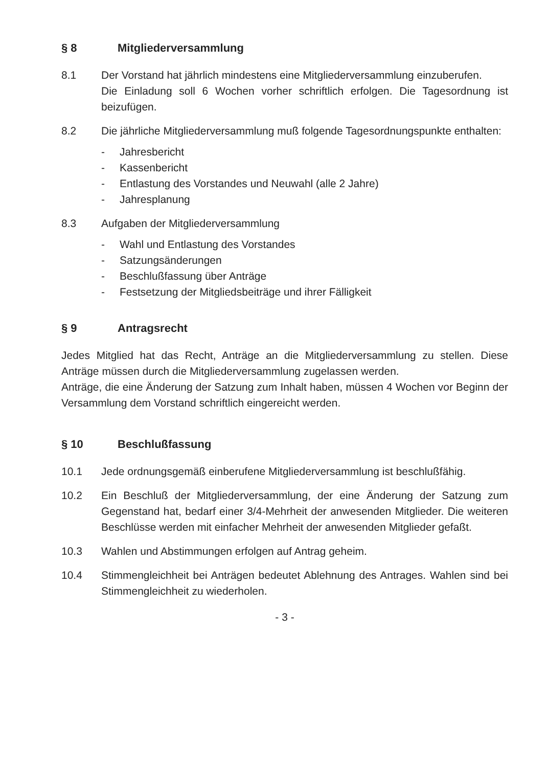§ 8 Mitgliederversammlung
8.1 Der Vorstand hat jährlich mindestens eine Mitgliederversammlung einzuberufen.
Die Einladung soll 6 Wochen vorher schriftlich erfolgen. Die Tagesordnung ist beizufügen.
8.2 Die jährliche Mitgliederversammlung muß folgende Tagesordnungspunkte enthalten:
- Jahresbericht
- Kassenbericht
- Entlastung des Vorstandes und Neuwahl (alle 2 Jahre)
- Jahresplanung
8.3 Aufgaben der Mitgliederversammlung
- Wahl und Entlastung des Vorstandes
- Satzungsänderungen
- Beschlußfassung über Anträge
- Festsetzung der Mitgliedsbeiträge und ihrer Fälligkeit
§ 9 Antragsrecht
Jedes Mitglied hat das Recht, Anträge an die Mitgliederversammlung zu stellen. Diese Anträge müssen durch die Mitgliederversammlung zugelassen werden.
Anträge, die eine Änderung der Satzung zum Inhalt haben, müssen 4 Wochen vor Beginn der Versammlung dem Vorstand schriftlich eingereicht werden.
§ 10 Beschlußfassung
10.1 Jede ordnungsgemäß einberufene Mitgliederversammlung ist beschlußfähig.
10.2 Ein Beschluß der Mitgliederversammlung, der eine Änderung der Satzung zum Gegenstand hat, bedarf einer 3/4-Mehrheit der anwesenden Mitglieder. Die weiteren Beschlüsse werden mit einfacher Mehrheit der anwesenden Mitglieder gefaßt.
10.3 Wahlen und Abstimmungen erfolgen auf Antrag geheim.
10.4 Stimmengleichheit bei Anträgen bedeutet Ablehnung des Antrages. Wahlen sind bei Stimmengleichheit zu wiederholen.
- 3 -